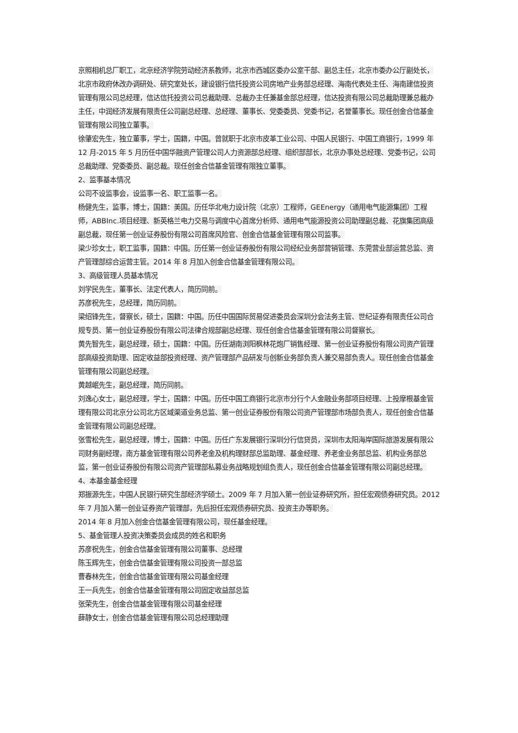京照相机总厂职工，北京经济学院劳动经济系教师，北京市西城区委办公室干部、副总主任，北京市委办公厅副处长，北京市政府休改办调研处、研究室处长，建设银行信托投资公司房地产业务部总经理、海南代表处主任、海南建信投资管理有限公司总经理，信达信托投资公司总裁助理、总裁办主任兼基金部总经理，信达投资有限公司总裁助理兼总裁办主任，中润经济发展有限责任公司副总经理、总经理、董事长、党委委员、党委书记，名誉董事长。现任创金合信基金管理有限公司独立董事。
徐肇宏先生，独立董事，学士，国籍，中国。曾就职于北京市皮革工业公司、中国人民银行、中国工商银行，1999 年 12 月-2015 年 5 月历任中国华融资产管理公司人力资源部总经理、组织部部长，北京办事处总经理、党委书记，公司总裁助理、党委委员、副总裁。现任创金合信基金管理有限独立董事。
2、监事基本情况
公司不设监事会，设监事一名、职工监事一名。
杨健先生，监事，博士，国籍：美国。历任华北电力设计院（北京）工程师，GEEnergy（通用电气能源集团）工程师，ABBInc.项目经理、新英格兰电力交易与调度中心首席分析师、通用电气能源投资公司助理副总裁、花旗集团高级副总裁，现任第一创业证券股份有限公司首席风险官、创金合信基金管理有限公司监事。
梁少珍女士，职工监事，国籍：中国。历任第一创业证券股份有限公司经纪业务部营销管理、东莞营业部运营总监、资产管理部综合运营主管。2014 年 8 月加入创金合信基金管理有限公司。
3、高级管理人员基本情况
刘学民先生，董事长、法定代表人，简历同前。
苏彦祝先生，总经理，简历同前。
梁绍锋先生，督察长，硕士，国籍：中国。历任中国国际贸易促进委员会深圳分会法务主管、世纪证券有限责任公司合规专员、第一创业证券股份有限公司法律合规部副总经理、现任创金合信基金管理有限公司督察长。
黄先智先生，副总经理，硕士，国籍：中国。历任湖南浏阳枫林花炮厂销售经理、第一创业证券股份有限公司资产管理部高级投资助理、固定收益部投资经理、资产管理部产品研发与创新业务部负责人兼交易部负责人。现任创金合信基金管理有限公司副总经理。
黄越岷先生，副总经理，简历同前。
刘逸心女士，副总经理，学士，国籍：中国。历任中国工商银行北京市分行个人金融业务部项目经理、上投摩根基金管理有限公司北京分公司北方区域渠道业务总监、第一创业证券股份有限公司资产管理部市场部负责人，现任创金合信基金管理有限公司副总经理。
张雪松先生，副总经理，博士，国籍：中国。历任广东发展银行深圳分行信贷员，深圳市太阳海岸国际旅游发展有限公司财务副经理，南方基金管理有限公司养老金及机构理财部总监助理、基金经理、养老金业务部总监、机构业务部总监，第一创业证券股份有限公司资产管理部私募业务战略规划组负责人，现任创金合信基金管理有限公司副总经理。
4、本基金基金经理
郑振源先生，中国人民银行研究生部经济学硕士。2009 年 7 月加入第一创业证券研究所，担任宏观债券研究员。2012 年 7 月加入第一创业证券资产管理部，先后担任宏观债券研究员、投资主办等职务。
2014 年 8 月加入创金合信基金管理有限公司，现任基金经理。
5、基金管理人投资决策委员会成员的姓名和职务
苏彦祝先生，创金合信基金管理有限公司董事、总经理
陈玉辉先生，创金合信基金管理有限公司投资一部总监
曹春林先生，创金合信基金管理有限公司基金经理
王一兵先生，创金合信基金管理有限公司固定收益部总监
张荣先生，创金合信基金管理有限公司基金经理
薛静女士，创金合信基金管理有限公司总经理助理